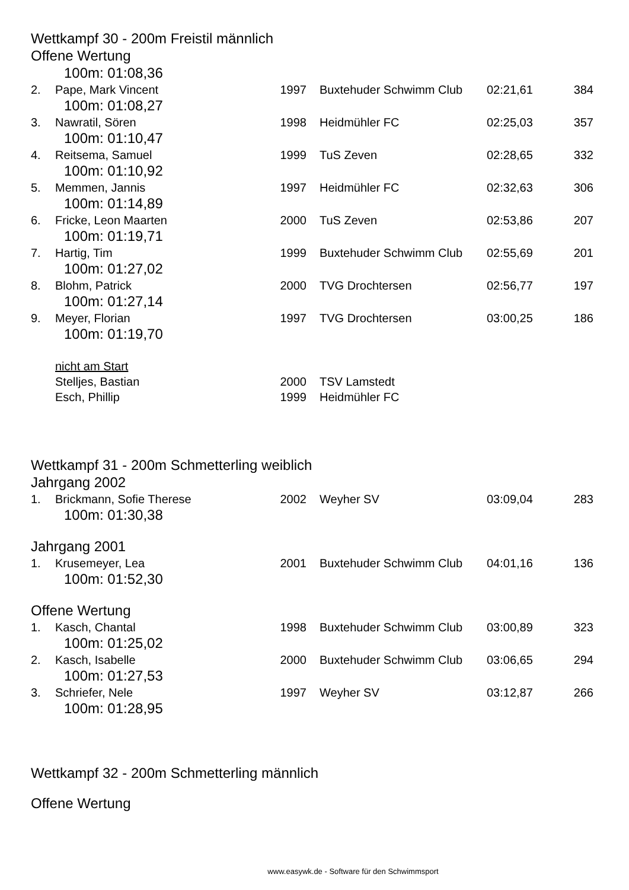Wettkampf 30 - 200m Freistil männlich
Offene Wertung
| 100m: 01:08,36 | | | | | |
| 2. | Pape, Mark Vincent | 1997 | Buxtehuder Schwimm Club | 02:21,61 | 384 |
| 100m: 01:08,27 | | | | | |
| 3. | Nawratil, Sören | 1998 | Heidmühler FC | 02:25,03 | 357 |
| 100m: 01:10,47 | | | | | |
| 4. | Reitsema, Samuel | 1999 | TuS Zeven | 02:28,65 | 332 |
| 100m: 01:10,92 | | | | | |
| 5. | Memmen, Jannis | 1997 | Heidmühler FC | 02:32,63 | 306 |
| 100m: 01:14,89 | | | | | |
| 6. | Fricke, Leon Maarten | 2000 | TuS Zeven | 02:53,86 | 207 |
| 100m: 01:19,71 | | | | | |
| 7. | Hartig, Tim | 1999 | Buxtehuder Schwimm Club | 02:55,69 | 201 |
| 100m: 01:27,02 | | | | | |
| 8. | Blohm, Patrick | 2000 | TVG Drochtersen | 02:56,77 | 197 |
| 100m: 01:27,14 | | | | | |
| 9. | Meyer, Florian | 1997 | TVG Drochtersen | 03:00,25 | 186 |
| 100m: 01:19,70 | | | | | |
| | nicht am Start | | | | |
| | Stelljes, Bastian | 2000 | TSV Lamstedt | | |
| | Esch, Phillip | 1999 | Heidmühler FC | | |
Wettkampf 31 - 200m Schmetterling weiblich
Jahrgang 2002
| 1. | Brickmann, Sofie Therese | 2002 | Weyher SV | 03:09,04 | 283 |
| 100m: 01:30,38 | | | | | |
Jahrgang 2001
| 1. | Krusemeyer, Lea | 2001 | Buxtehuder Schwimm Club | 04:01,16 | 136 |
| 100m: 01:52,30 | | | | | |
Offene Wertung
| 1. | Kasch, Chantal | 1998 | Buxtehuder Schwimm Club | 03:00,89 | 323 |
| 100m: 01:25,02 | | | | | |
| 2. | Kasch, Isabelle | 2000 | Buxtehuder Schwimm Club | 03:06,65 | 294 |
| 100m: 01:27,53 | | | | | |
| 3. | Schriefer, Nele | 1997 | Weyher SV | 03:12,87 | 266 |
| 100m: 01:28,95 | | | | | |
Wettkampf 32 - 200m Schmetterling männlich
Offene Wertung
www.easywk.de - Software für den Schwimmsport